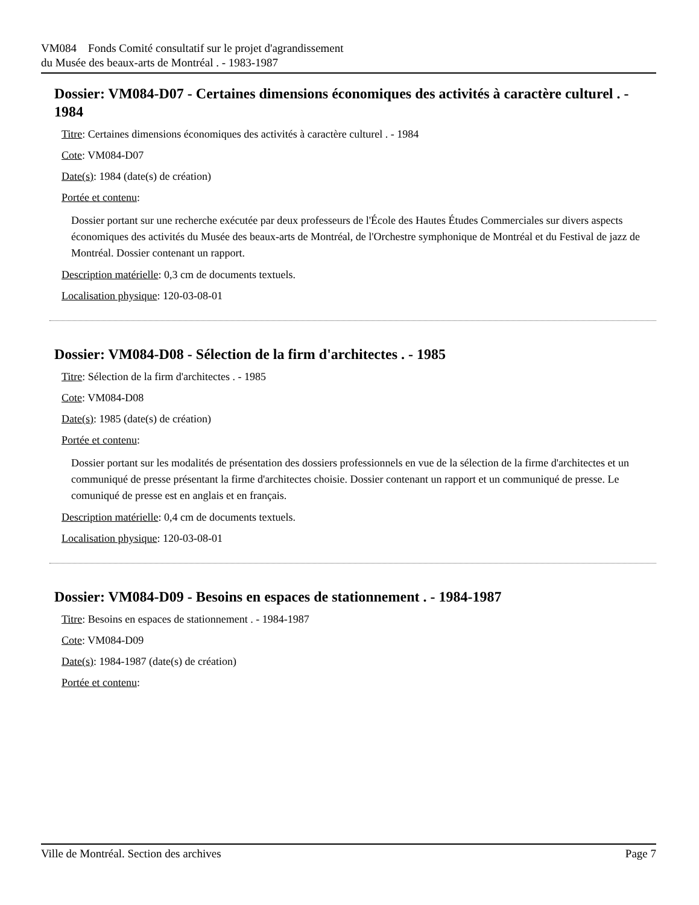VM084 Fonds Comité consultatif sur le projet d'agrandissement
du Musée des beaux-arts de Montréal . - 1983-1987
Dossier: VM084-D07 - Certaines dimensions économiques des activités à caractère culturel . - 1984
Titre: Certaines dimensions économiques des activités à caractère culturel . - 1984
Cote: VM084-D07
Date(s): 1984 (date(s) de création)
Portée et contenu:
Dossier portant sur une recherche exécutée par deux professeurs de l'École des Hautes Études Commerciales sur divers aspects économiques des activités du Musée des beaux-arts de Montréal, de l'Orchestre symphonique de Montréal et du Festival de jazz de Montréal. Dossier contenant un rapport.
Description matérielle: 0,3 cm de documents textuels.
Localisation physique: 120-03-08-01
Dossier: VM084-D08 - Sélection de la firm d'architectes . - 1985
Titre: Sélection de la firm d'architectes . - 1985
Cote: VM084-D08
Date(s): 1985 (date(s) de création)
Portée et contenu:
Dossier portant sur les modalités de présentation des dossiers professionnels en vue de la sélection de la firme d'architectes et un communiqué de presse présentant la firme d'architectes choisie. Dossier contenant un rapport et un communiqué de presse. Le comuniqué de presse est en anglais et en français.
Description matérielle: 0,4 cm de documents textuels.
Localisation physique: 120-03-08-01
Dossier: VM084-D09 - Besoins en espaces de stationnement . - 1984-1987
Titre: Besoins en espaces de stationnement . - 1984-1987
Cote: VM084-D09
Date(s): 1984-1987 (date(s) de création)
Portée et contenu:
Ville de Montréal. Section des archives Page 7